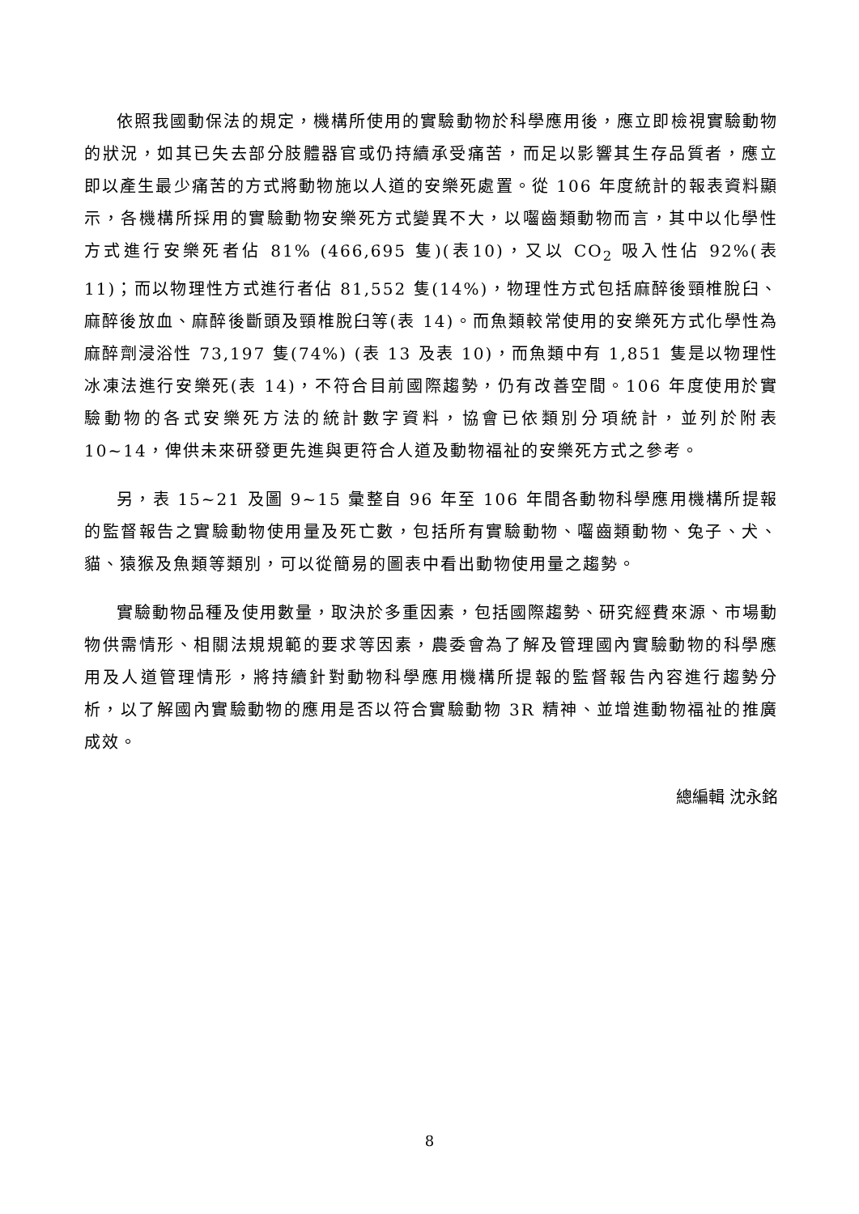依照我國動保法的規定，機構所使用的實驗動物於科學應用後，應立即檢視實驗動物的狀況，如其已失去部分肢體器官或仍持續承受痛苦，而足以影響其生存品質者，應立即以產生最少痛苦的方式將動物施以人道的安樂死處置。從 106 年度統計的報表資料顯示，各機構所採用的實驗動物安樂死方式變異不大，以囓齒類動物而言，其中以化學性方式進行安樂死者佔 81% (466,695 隻)(表10)，又以 CO<sub>2</sub> 吸入性佔 92%(表 11)；而以物理性方式進行者佔 81,552 隻(14%)，物理性方式包括麻醉後頸椎脫臼、麻醉後放血、麻醉後斷頭及頸椎脫臼等(表 14)。而魚類較常使用的安樂死方式化學性為麻醉劑浸浴性 73,197 隻(74%) (表 13 及表 10)，而魚類中有 1,851 隻是以物理性冰凍法進行安樂死(表 14)，不符合目前國際趨勢，仍有改善空間。106 年度使用於實驗動物的各式安樂死方法的統計數字資料，協會已依類別分項統計，並列於附表 10~14，俾供未來研發更先進與更符合人道及動物福祉的安樂死方式之參考。
另，表 15~21 及圖 9~15 彙整自 96 年至 106 年間各動物科學應用機構所提報的監督報告之實驗動物使用量及死亡數，包括所有實驗動物、囓齒類動物、兔子、犬、貓、猿猴及魚類等類別，可以從簡易的圖表中看出動物使用量之趨勢。
實驗動物品種及使用數量，取決於多重因素，包括國際趨勢、研究經費來源、市場動物供需情形、相關法規規範的要求等因素，農委會為了解及管理國內實驗動物的科學應用及人道管理情形，將持續針對動物科學應用機構所提報的監督報告內容進行趨勢分析，以了解國內實驗動物的應用是否以符合實驗動物 3R 精神、並增進動物福祉的推廣成效。
總編輯 沈永銘
8